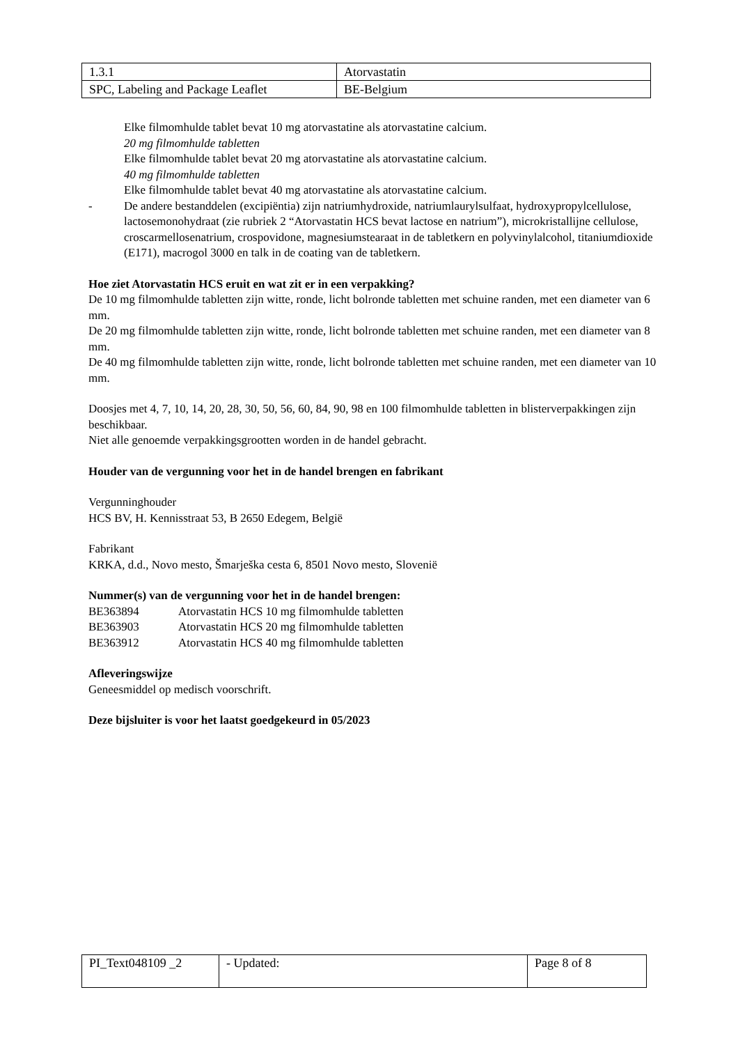| 1.3.1 | Atorvastatin |
| SPC, Labeling and Package Leaflet | BE-Belgium |
Elke filmomhulde tablet bevat 10 mg atorvastatine als atorvastatine calcium.
20 mg filmomhulde tabletten
Elke filmomhulde tablet bevat 20 mg atorvastatine als atorvastatine calcium.
40 mg filmomhulde tabletten
Elke filmomhulde tablet bevat 40 mg atorvastatine als atorvastatine calcium.
- De andere bestanddelen (excipiëntia) zijn natriumhydroxide, natriumlaurylsulfaat, hydroxypropylcellulose, lactosemonohydraat (zie rubriek 2 “Atorvastatin HCS bevat lactose en natrium”), microkristallijne cellulose, croscarmellosenatrium, crospovidone, magnesiumstearaat in de tabletkern en polyvinylalcohol, titaniumdioxide (E171), macrogol 3000 en talk in de coating van de tabletkern.
Hoe ziet Atorvastatin HCS eruit en wat zit er in een verpakking?
De 10 mg filmomhulde tabletten zijn witte, ronde, licht bolronde tabletten met schuine randen, met een diameter van 6 mm.
De 20 mg filmomhulde tabletten zijn witte, ronde, licht bolronde tabletten met schuine randen, met een diameter van 8 mm.
De 40 mg filmomhulde tabletten zijn witte, ronde, licht bolronde tabletten met schuine randen, met een diameter van 10 mm.
Doosjes met 4, 7, 10, 14, 20, 28, 30, 50, 56, 60, 84, 90, 98 en 100 filmomhulde tabletten in blisterverpakkingen zijn beschikbaar.
Niet alle genoemde verpakkingsgrootten worden in de handel gebracht.
Houder van de vergunning voor het in de handel brengen en fabrikant
Vergunninghouder
HCS BV, H. Kennisstraat 53, B 2650 Edegem, België
Fabrikant
KRKA, d.d., Novo mesto, Šmarješka cesta 6, 8501 Novo mesto, Slovenië
Nummer(s) van de vergunning voor het in de handel brengen:
| BE363894 | Atorvastatin HCS 10 mg filmomhulde tabletten |
| BE363903 | Atorvastatin HCS 20 mg filmomhulde tabletten |
| BE363912 | Atorvastatin HCS 40 mg filmomhulde tabletten |
Afleveringswijze
Geneesmiddel op medisch voorschrift.
Deze bijsluiter is voor het laatst goedgekeurd in 05/2023
| PI_Text048109 _2 | - Updated: | Page 8 of 8 |